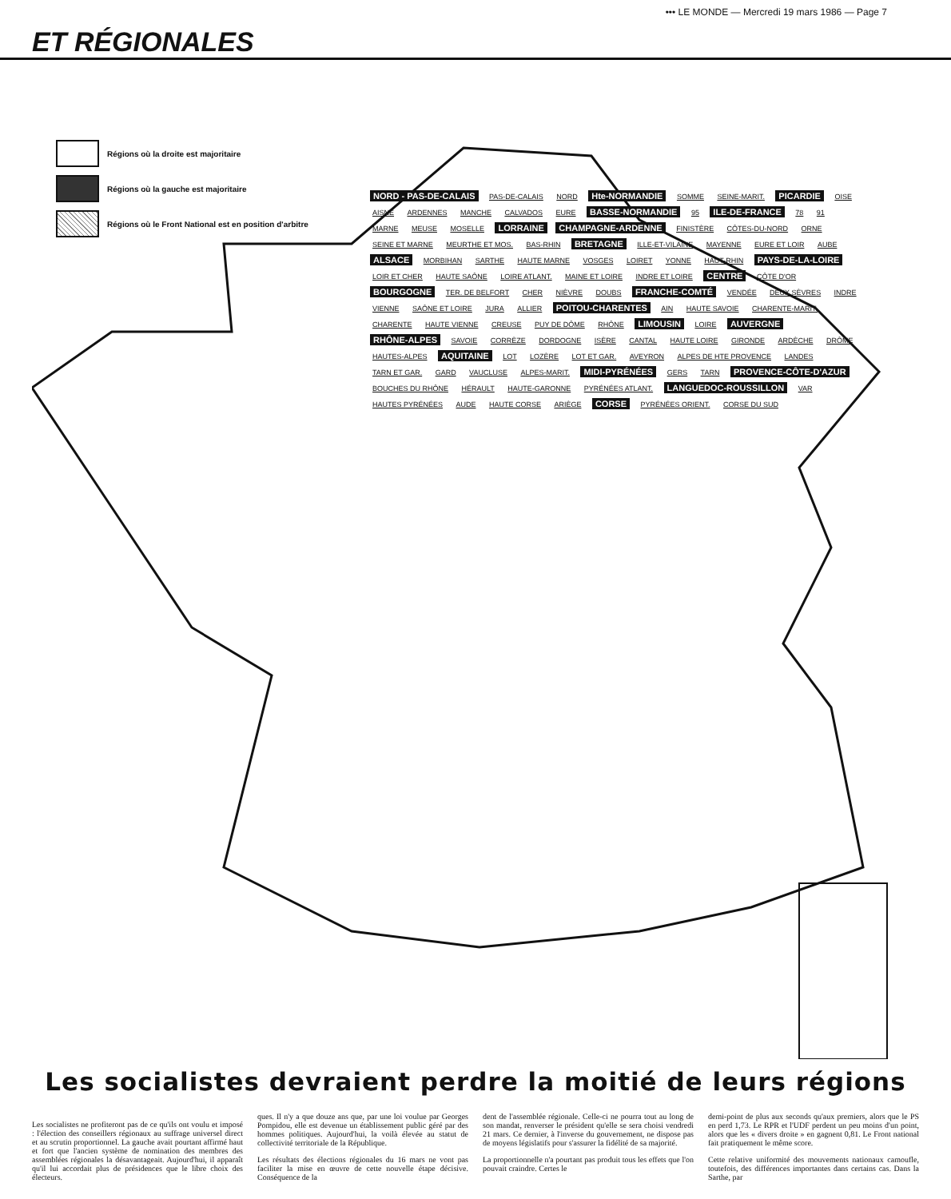ET RÉGIONALES
••• LE MONDE — Mercredi 19 mars 1986 — Page 7
Régions où la droite est majoritaire
Régions où la gauche est majoritaire
Régions où le Front National est en position d'arbitre
NORD - PAS-DE-CALAIS PAS-DE-CALAIS NORD Hte-NORMANDIE SOMME SEINE-MARIT. PICARDIE OISE AISNE ARDENNES MANCHE CALVADOS EURE BASSE-NORMANDIE 95 ILE-DE-FRANCE 78 91 MARNE MEUSE MOSELLE LORRAINE CHAMPAGNE-ARDENNE FINISTÈRE CÔTES-DU-NORD ORNE SEINE ET MARNE MEURTHE ET MOS. BAS-RHIN BRETAGNE ILLE-ET-VILAINE MAYENNE EURE ET LOIR AUBE ALSACE MORBIHAN SARTHE HAUTE MARNE VOSGES LOIRET YONNE HAUT-RHIN PAYS-DE-LA-LOIRE LOIR ET CHER HAUTE SAÔNE LOIRE ATLANT. MAINE ET LOIRE INDRE ET LOIRE CENTRE CÔTE D'OR BOURGOGNE TER. DE BELFORT CHER NIÈVRE DOUBS FRANCHE-COMTÉ VENDÉE DEUX SÈVRES INDRE VIENNE SAÔNE ET LOIRE JURA ALLIER POITOU-CHARENTES AIN HAUTE SAVOIE CHARENTE-MARIT. CHARENTE HAUTE VIENNE CREUSE PUY DE DÔME RHÔNE LIMOUSIN LOIRE AUVERGNE RHÔNE-ALPES SAVOIE CORRÈZE DORDOGNE ISÈRE CANTAL HAUTE LOIRE GIRONDE ARDÈCHE DRÔME HAUTES-ALPES AQUITAINE LOT LOZÈRE LOT ET GAR. AVEYRON ALPES DE HTE PROVENCE LANDES TARN ET GAR. GARD VAUCLUSE ALPES-MARIT. MIDI-PYRÉNÉES GERS TARN PROVENCE-CÔTE-D'AZUR BOUCHES DU RHÔNE HÉRAULT HAUTE-GARONNE PYRÉNÉES ATLANT. LANGUEDOC-ROUSSILLON VAR HAUTES PYRÉNÉES AUDE HAUTE CORSE ARIÈGE CORSE PYRÉNÉES ORIENT. CORSE DU SUD
Les socialistes devraient perdre la moitié de leurs régions
Les socialistes ne profiteront pas de ce qu'ils ont voulu et imposé : l'élection des conseillers régionaux au suffrage universel direct et au scrutin proportionnel. La gauche avait pourtant affirmé haut et fort que l'ancien système de nomination des membres des assemblées régionales la désavantageait. Aujourd'hui, il apparaît qu'il lui accordait plus de présidences que le libre choix des électeurs.
ques. Il n'y a que douze ans que, par une loi voulue par Georges Pompidou, elle est devenue un établissement public géré par des hommes politiques. Aujourd'hui, la voilà élevée au statut de collectivité territoriale de la République.
Les résultats des élections régionales du 16 mars ne vont pas faciliter la mise en œuvre de cette nouvelle étape décisive. Conséquence de la
dent de l'assemblée régionale. Celle-ci ne pourra tout au long de son mandat, renverser le président qu'elle se sera choisi vendredi 21 mars. Ce dernier, à l'inverse du gouvernement, ne dispose pas de moyens législatifs pour s'assurer la fidélité de sa majorité.
La proportionnelle n'a pourtant pas produit tous les effets que l'on pouvait craindre. Certes le
demi-point de plus aux seconds qu'aux premiers, alors que le PS en perd 1,73. Le RPR et l'UDF perdent un peu moins d'un point, alors que les « divers droite » en gagnent 0,81. Le Front national fait pratiquement le même score.
Cette relative uniformité des mouvements nationaux camoufle, toutefois, des différences importantes dans certains cas. Dans la Sarthe, par